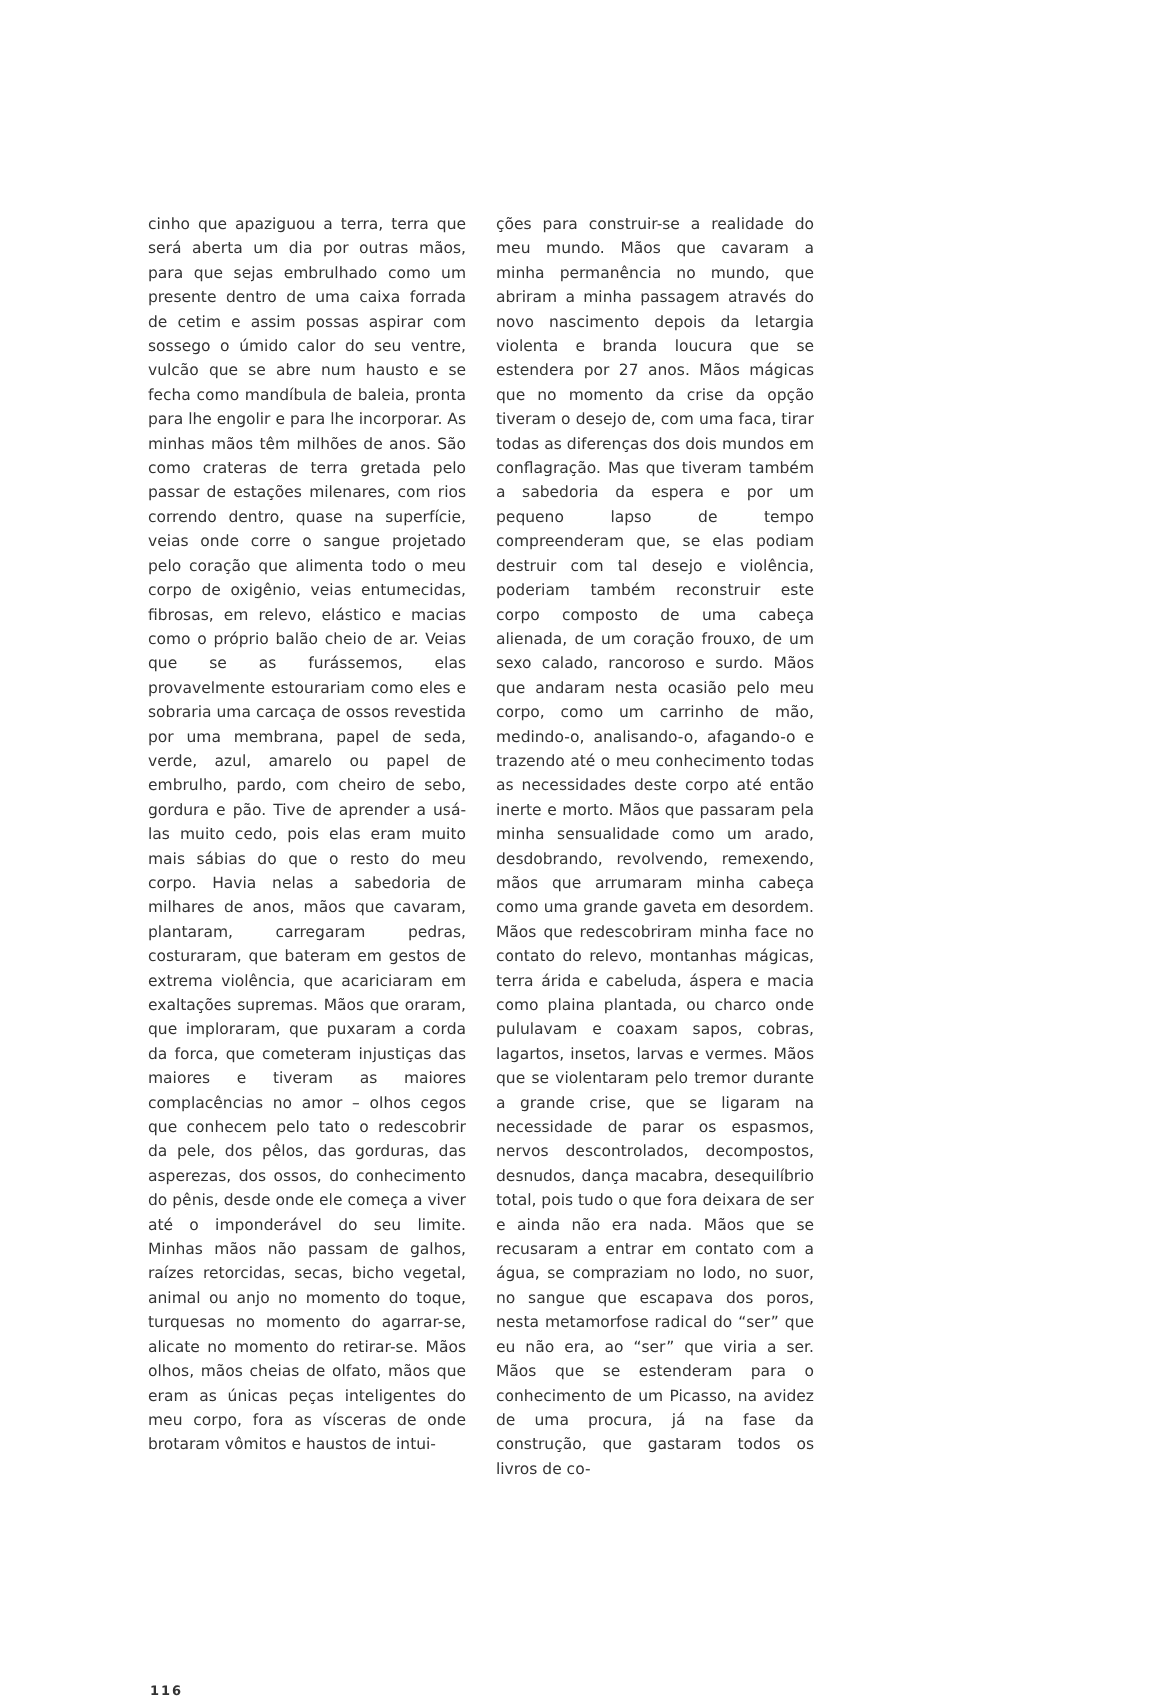cinho que apaziguou a terra, terra que será aberta um dia por outras mãos, para que sejas embrulhado como um presente dentro de uma caixa forrada de cetim e assim possas aspirar com sossego o úmido calor do seu ventre, vulcão que se abre num hausto e se fecha como mandíbula de baleia, pronta para lhe engolir e para lhe incorporar. As minhas mãos têm milhões de anos. São como crateras de terra gretada pelo passar de estações milenares, com rios correndo dentro, quase na superfície, veias onde corre o sangue projetado pelo coração que alimenta todo o meu corpo de oxigênio, veias entumecidas, fibrosas, em relevo, elástico e macias como o próprio balão cheio de ar. Veias que se as furássemos, elas provavelmente estourariam como eles e sobraria uma carcaça de ossos revestida por uma membrana, papel de seda, verde, azul, amarelo ou papel de embrulho, pardo, com cheiro de sebo, gordura e pão. Tive de aprender a usá-las muito cedo, pois elas eram muito mais sábias do que o resto do meu corpo. Havia nelas a sabedoria de milhares de anos, mãos que cavaram, plantaram, carregaram pedras, costuraram, que bateram em gestos de extrema violência, que acariciaram em exaltações supremas. Mãos que oraram, que imploraram, que puxaram a corda da forca, que cometeram injustiças das maiores e tiveram as maiores complacências no amor – olhos cegos que conhecem pelo tato o redescobrir da pele, dos pêlos, das gorduras, das asperezas, dos ossos, do conhecimento do pênis, desde onde ele começa a viver até o imponderável do seu limite. Minhas mãos não passam de galhos, raízes retorcidas, secas, bicho vegetal, animal ou anjo no momento do toque, turquesas no momento do agarrar-se, alicate no momento do retirar-se. Mãos olhos, mãos cheias de olfato, mãos que eram as únicas peças inteligentes do meu corpo, fora as vísceras de onde brotaram vômitos e haustos de intui-
ções para construir-se a realidade do meu mundo. Mãos que cavaram a minha permanência no mundo, que abriram a minha passagem através do novo nascimento depois da letargia violenta e branda loucura que se estendera por 27 anos. Mãos mágicas que no momento da crise da opção tiveram o desejo de, com uma faca, tirar todas as diferenças dos dois mundos em conflagração. Mas que tiveram também a sabedoria da espera e por um pequeno lapso de tempo compreenderam que, se elas podiam destruir com tal desejo e violência, poderiam também reconstruir este corpo composto de uma cabeça alienada, de um coração frouxo, de um sexo calado, rancoroso e surdo. Mãos que andaram nesta ocasião pelo meu corpo, como um carrinho de mão, medindo-o, analisando-o, afagando-o e trazendo até o meu conhecimento todas as necessidades deste corpo até então inerte e morto. Mãos que passaram pela minha sensualidade como um arado, desdobrando, revolvendo, remexendo, mãos que arrumaram minha cabeça como uma grande gaveta em desordem. Mãos que redescobriram minha face no contato do relevo, montanhas mágicas, terra árida e cabeluda, áspera e macia como plaina plantada, ou charco onde pululavam e coaxam sapos, cobras, lagartos, insetos, larvas e vermes. Mãos que se violentaram pelo tremor durante a grande crise, que se ligaram na necessidade de parar os espasmos, nervos descontrolados, decompostos, desnudos, dança macabra, desequilíbrio total, pois tudo o que fora deixara de ser e ainda não era nada. Mãos que se recusaram a entrar em contato com a água, se compraziam no lodo, no suor, no sangue que escapava dos poros, nesta metamorfose radical do “ser” que eu não era, ao “ser” que viria a ser. Mãos que se estenderam para o conhecimento de um Picasso, na avidez de uma procura, já na fase da construção, que gastaram todos os livros de co-
116